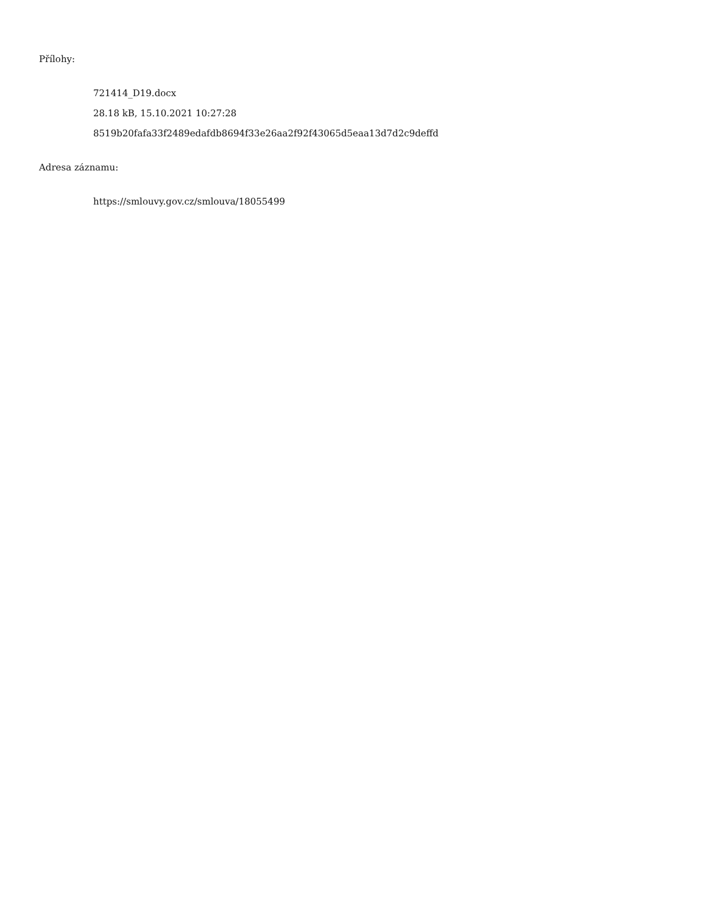Přílohy:
721414_D19.docx
28.18 kB, 15.10.2021 10:27:28
8519b20fafa33f2489edafdb8694f33e26aa2f92f43065d5eaa13d7d2c9deffd
Adresa záznamu:
https://smlouvy.gov.cz/smlouva/18055499